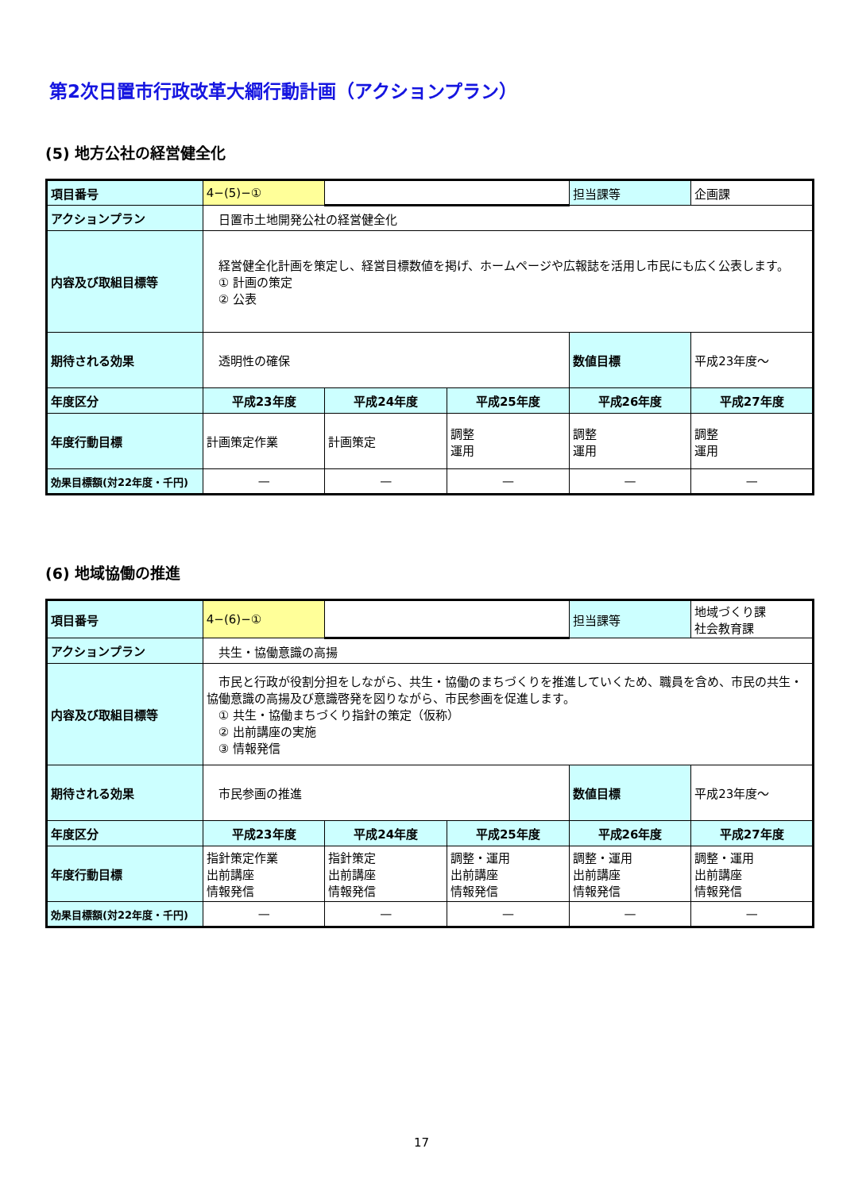第2次日置市行政改革大綱行動計画（アクションプラン）
(5) 地方公社の経営健全化
| 項目番号 | 4−(5)−① | | | 担当課等 | 企画課 |
| アクションプラン | 日置市土地開発公社の経営健全化 | | | | |
| 内容及び取組目標等 | 経営健全化計画を策定し、経営目標数値を掲げ、ホームページや広報誌を活用し市民にも広く公表します。 ① 計画の策定 ② 公表 | | | | |
| 期待される効果 | 透明性の確保 | | | 数値目標 | 平成23年度～ |
| 年度区分 | 平成23年度 | 平成24年度 | 平成25年度 | 平成26年度 | 平成27年度 |
| 年度行動目標 | 計画策定作業 | 計画策定 | 調整 運用 | 調整 運用 | 調整 運用 |
| 効果目標額(対22年度・千円) | — | — | — | — | — |
(6) 地域協働の推進
| 項目番号 | 4−(6)−① | | | 担当課等 | 地域づくり課 社会教育課 |
| アクションプラン | 共生・協働意識の高揚 | | | | |
| 内容及び取組目標等 | 市民と行政が役割分担をしながら、共生・協働のまちづくりを推進していくため、職員を含め、市民の共生・協働意識の高揚及び意識啓発を図りながら、市民参画を促進します。 ① 共生・協働まちづくり指針の策定（仮称） ② 出前講座の実施 ③ 情報発信 | | | | |
| 期待される効果 | 市民参画の推進 | | | 数値目標 | 平成23年度～ |
| 年度区分 | 平成23年度 | 平成24年度 | 平成25年度 | 平成26年度 | 平成27年度 |
| 年度行動目標 | 指針策定作業 出前講座 情報発信 | 指針策定 出前講座 情報発信 | 調整・運用 出前講座 情報発信 | 調整・運用 出前講座 情報発信 | 調整・運用 出前講座 情報発信 |
| 効果目標額(対22年度・千円) | — | — | — | — | — |
17